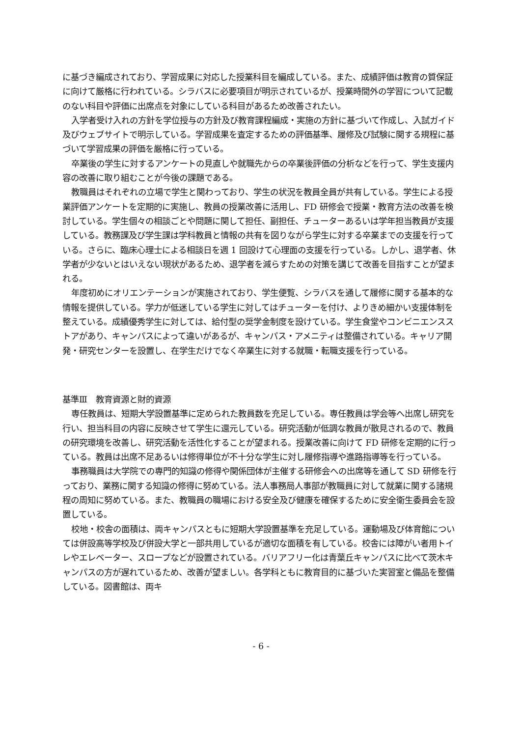に基づき編成されており、学習成果に対応した授業科目を編成している。また、成績評価は教育の質保証に向けて厳格に行われている。シラバスに必要項目が明示されているが、授業時間外の学習について記載のない科目や評価に出席点を対象にしている科目があるため改善されたい。
入学者受け入れの方針を学位授与の方針及び教育課程編成・実施の方針に基づいて作成し、入試ガイド及びウェブサイトで明示している。学習成果を査定するための評価基準、履修及び試験に関する規程に基づいて学習成果の評価を厳格に行っている。
卒業後の学生に対するアンケートの見直しや就職先からの卒業後評価の分析などを行って、学生支援内容の改善に取り組むことが今後の課題である。
教職員はそれぞれの立場で学生と関わっており、学生の状況を教員全員が共有している。学生による授業評価アンケートを定期的に実施し、教員の授業改善に活用し、FD 研修会で授業・教育方法の改善を検討している。学生個々の相談ごとや問題に関して担任、副担任、チューターあるいは学年担当教員が支援している。教務課及び学生課は学科教員と情報の共有を図りながら学生に対する卒業までの支援を行っている。さらに、臨床心理士による相談日を週 1 回設けて心理面の支援を行っている。しかし、退学者、休学者が少ないとはいえない現状があるため、退学者を減らすための対策を講じて改善を目指すことが望まれる。
年度初めにオリエンテーションが実施されており、学生便覧、シラバスを通して履修に関する基本的な情報を提供している。学力が低迷している学生に対してはチューターを付け、よりきめ細かい支援体制を整えている。成績優秀学生に対しては、給付型の奨学金制度を設けている。学生食堂やコンビニエンスストアがあり、キャンパスによって違いがあるが、キャンパス・アメニティは整備されている。キャリア開発・研究センターを設置し、在学生だけでなく卒業生に対する就職・転職支援を行っている。
基準Ⅲ　教育資源と財的資源
専任教員は、短期大学設置基準に定められた教員数を充足している。専任教員は学会等へ出席し研究を行い、担当科目の内容に反映させて学生に還元している。研究活動が低調な教員が散見されるので、教員の研究環境を改善し、研究活動を活性化することが望まれる。授業改善に向けて FD 研修を定期的に行っている。教員は出席不足あるいは修得単位が不十分な学生に対し履修指導や進路指導等を行っている。
事務職員は大学院での専門的知識の修得や関係団体が主催する研修会への出席等を通して SD 研修を行っており、業務に関する知識の修得に努めている。法人事務局人事部が教職員に対して就業に関する諸規程の周知に努めている。また、教職員の職場における安全及び健康を確保するために安全衛生委員会を設置している。
校地・校舎の面積は、両キャンパスともに短期大学設置基準を充足している。運動場及び体育館については併設高等学校及び併設大学と一部共用しているが適切な面積を有している。校舎には障がい者用トイレやエレベーター、スロープなどが設置されている。バリアフリー化は青葉丘キャンパスに比べて茨木キャンパスの方が遅れているため、改善が望ましい。各学科ともに教育目的に基づいた実習室と備品を整備している。図書館は、両キ
- 6 -